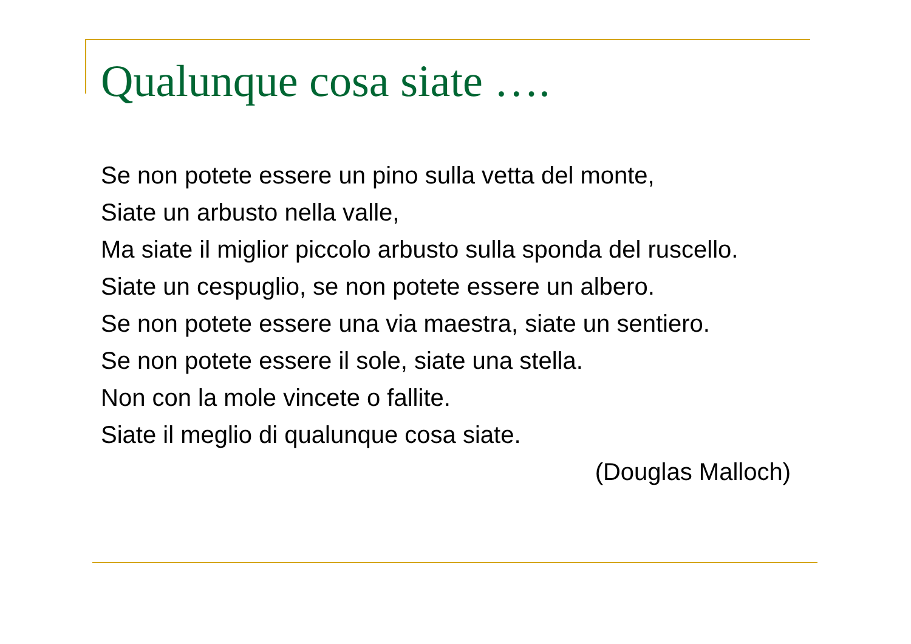Qualunque cosa siate ….
Se non potete essere un pino sulla vetta del monte,
Siate un arbusto nella valle,
Ma siate il miglior piccolo arbusto sulla sponda del ruscello.
Siate un cespuglio, se non potete essere un albero.
Se non potete essere una via maestra, siate un sentiero.
Se non potete essere il sole, siate una stella.
Non con la mole vincete o fallite.
Siate il meglio di qualunque cosa siate.
(Douglas Malloch)